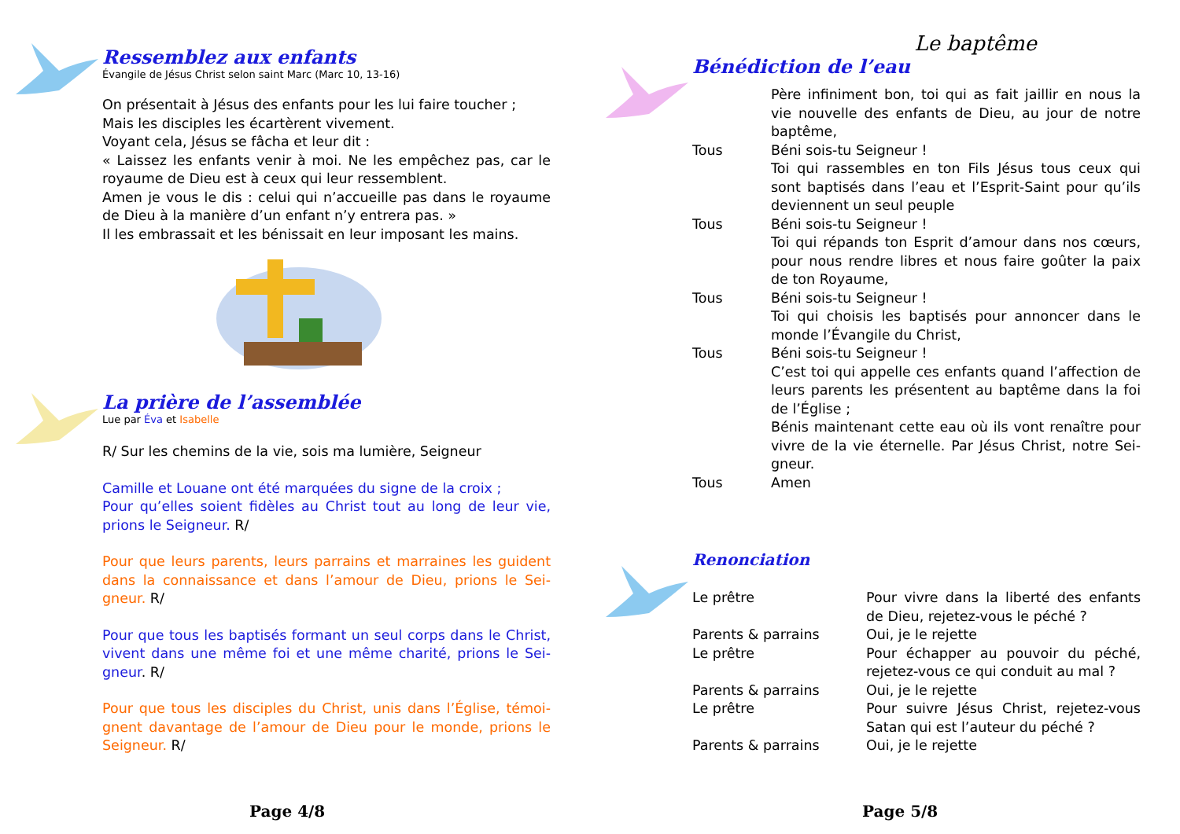Ressemblez aux enfants
Évangile de Jésus Christ selon saint Marc (Marc 10, 13-16)
On présentait à Jésus des enfants pour les lui faire toucher ;
Mais les disciples les écartèrent vivement.
Voyant cela, Jésus se fâcha et leur dit :
« Laissez les enfants venir à moi. Ne les empêchez pas, car le royaume de Dieu est à ceux qui leur ressemblent.
Amen je vous le dis : celui qui n’accueille pas dans le royaume de Dieu à la manière d’un enfant n’y entrera pas. »
Il les embrassait et les bénissait en leur imposant les mains.
La prière de l’assemblée
Lue par Éva et Isabelle
R/ Sur les chemins de la vie, sois ma lumière, Seigneur
Camille et Louane ont été marquées du signe de la croix ;
Pour qu’elles soient fidèles au Christ tout au long de leur vie, prions le Seigneur. R/
Pour que leurs parents, leurs parrains et marraines les guident dans la connaissance et dans l’amour de Dieu, prions le Sei-gneur. R/
Pour que tous les baptisés formant un seul corps dans le Christ, vivent dans une même foi et une même charité, prions le Sei-gneur. R/
Pour que tous les disciples du Christ, unis dans l’Église, témoi-gnent davantage de l’amour de Dieu pour le monde, prions le Seigneur. R/
Page 4/8
Le baptême
Bénédiction de l’eau
| | Père infiniment bon, toi qui as fait jaillir en nous la vie nouvelle des enfants de Dieu, au jour de notre baptême, |
| Tous | Béni sois-tu Seigneur ! |
| | Toi qui rassembles en ton Fils Jésus tous ceux qui sont baptisés dans l’eau et l’Esprit-Saint pour qu’ils deviennent un seul peuple |
| Tous | Béni sois-tu Seigneur ! |
| | Toi qui répands ton Esprit d’amour dans nos cœurs, pour nous rendre libres et nous faire goûter la paix de ton Royaume, |
| Tous | Béni sois-tu Seigneur ! |
| | Toi qui choisis les baptisés pour annoncer dans le monde l’Évangile du Christ, |
| Tous | Béni sois-tu Seigneur ! |
| | C’est toi qui appelle ces enfants quand l’affection de leurs parents les présentent au baptême dans la foi de l’Église ; Bénis maintenant cette eau où ils vont renaître pour vivre de la vie éternelle. Par Jésus Christ, notre Sei-gneur. |
| Tous | Amen |
Renonciation
| Le prêtre | Pour vivre dans la liberté des enfants de Dieu, rejetez-vous le péché ? |
| Parents & parrains | Oui, je le rejette |
| Le prêtre | Pour échapper au pouvoir du péché, rejetez-vous ce qui conduit au mal ? |
| Parents & parrains | Oui, je le rejette |
| Le prêtre | Pour suivre Jésus Christ, rejetez-vous Satan qui est l’auteur du péché ? |
| Parents & parrains | Oui, je le rejette |
Page 5/8